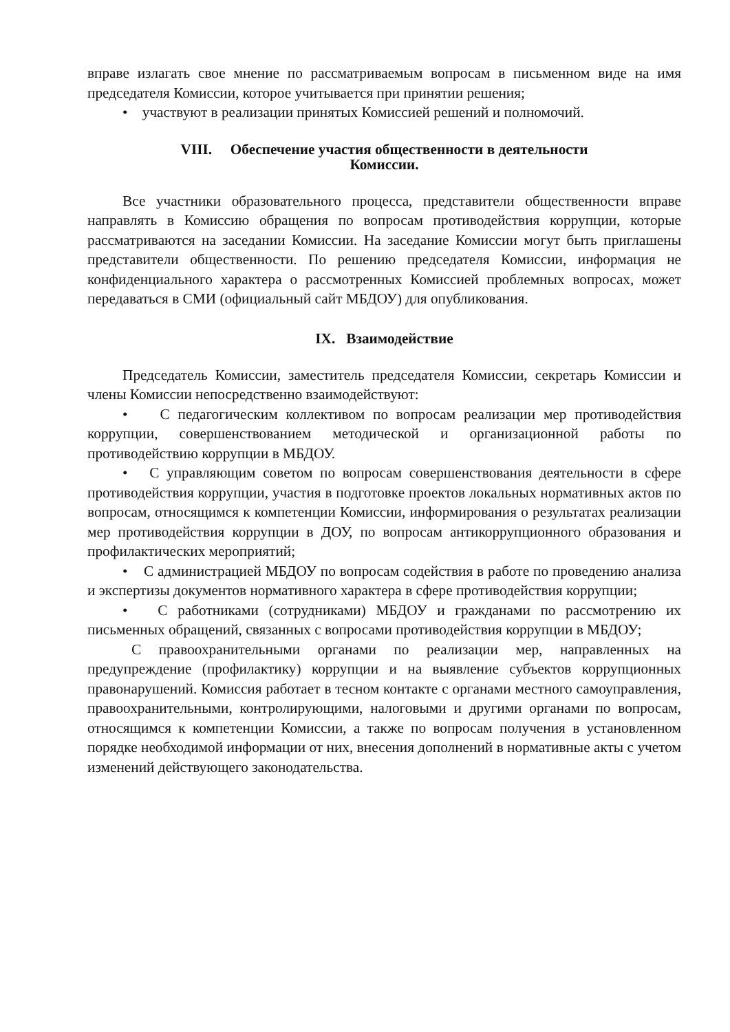вправе излагать свое мнение по рассматриваемым вопросам в письменном виде на имя председателя Комиссии, которое учитывается при принятии решения;
• участвуют в реализации принятых Комиссией решений и полномочий.
VIII. Обеспечение участия общественности в деятельности
Комиссии.
Все участники образовательного процесса, представители общественности вправе направлять в Комиссию обращения по вопросам противодействия коррупции, которые рассматриваются на заседании Комиссии. На заседание Комиссии могут быть приглашены представители общественности. По решению председателя Комиссии, информация не конфиденциального характера о рассмотренных Комиссией проблемных вопросах, может передаваться в СМИ (официальный сайт МБДОУ) для опубликования.
IX. Взаимодействие
Председатель Комиссии, заместитель председателя Комиссии, секретарь Комиссии и члены Комиссии непосредственно взаимодействуют:
• С педагогическим коллективом по вопросам реализации мер противодействия коррупции, совершенствованием методической и организационной работы по противодействию коррупции в МБДОУ.
• С управляющим советом по вопросам совершенствования деятельности в сфере противодействия коррупции, участия в подготовке проектов локальных нормативных актов по вопросам, относящимся к компетенции Комиссии, информирования о результатах реализации мер противодействия коррупции в ДОУ, по вопросам антикоррупционного образования и профилактических мероприятий;
• С администрацией МБДОУ по вопросам содействия в работе по проведению анализа и экспертизы документов нормативного характера в сфере противодействия коррупции;
• С работниками (сотрудниками) МБДОУ и гражданами по рассмотрению их письменных обращений, связанных с вопросами противодействия коррупции в МБДОУ;
С правоохранительными органами по реализации мер, направленных на предупреждение (профилактику) коррупции и на выявление субъектов коррупционных правонарушений. Комиссия работает в тесном контакте с органами местного самоуправления, правоохранительными, контролирующими, налоговыми и другими органами по вопросам, относящимся к компетенции Комиссии, а также по вопросам получения в установленном порядке необходимой информации от них, внесения дополнений в нормативные акты с учетом изменений действующего законодательства.